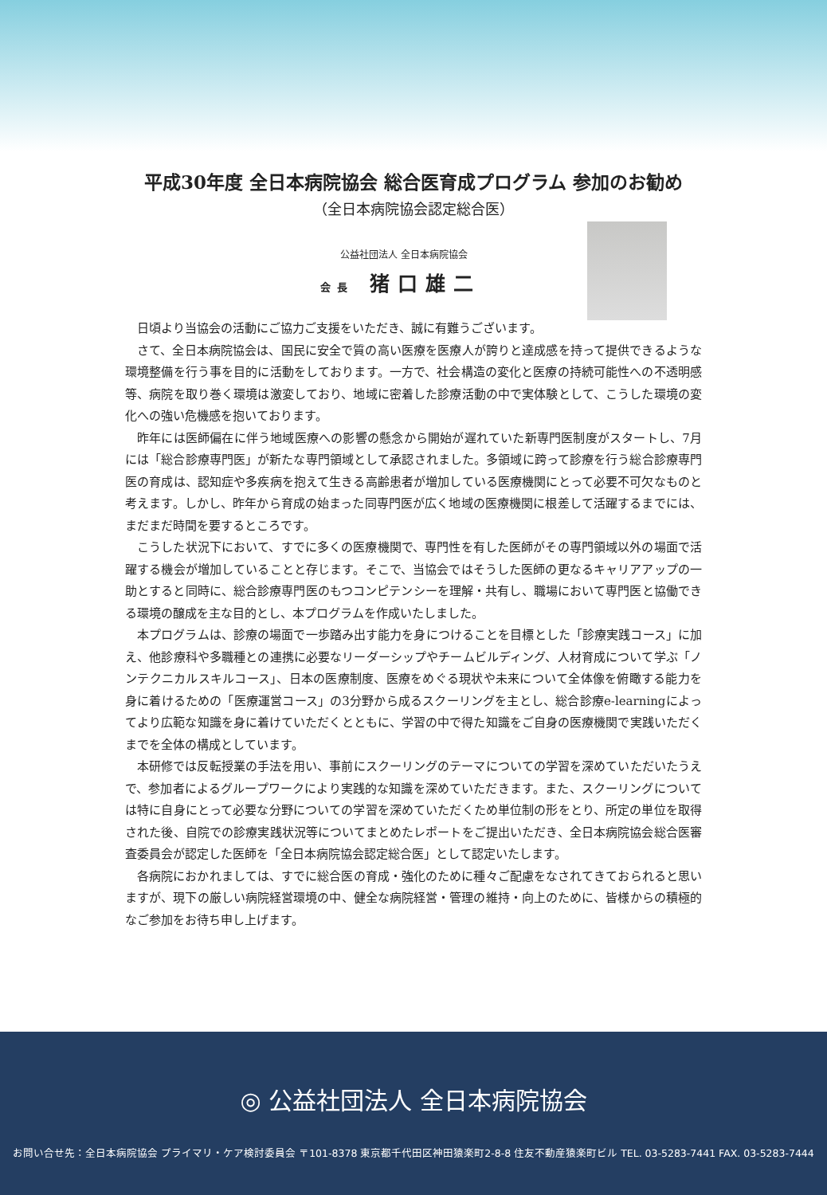平成30年度 全日本病院協会 総合医育成プログラム 参加のお勧め
（全日本病院協会認定総合医）
公益社団法人 全日本病院協会
会長 猪口雄二
日頃より当協会の活動にご協力ご支援をいただき、誠に有難うございます。
さて、全日本病院協会は、国民に安全で質の高い医療を医療人が誇りと達成感を持って提供できるような環境整備を行う事を目的に活動をしております。一方で、社会構造の変化と医療の持続可能性への不透明感等、病院を取り巻く環境は激変しており、地域に密着した診療活動の中で実体験として、こうした環境の変化への強い危機感を抱いております。
昨年には医師偏在に伴う地域医療への影響の懸念から開始が遅れていた新専門医制度がスタートし、7月には「総合診療専門医」が新たな専門領域として承認されました。多領域に跨って診療を行う総合診療専門医の育成は、認知症や多疾病を抱えて生きる高齢患者が増加している医療機関にとって必要不可欠なものと考えます。しかし、昨年から育成の始まった同専門医が広く地域の医療機関に根差して活躍するまでには、まだまだ時間を要するところです。
こうした状況下において、すでに多くの医療機関で、専門性を有した医師がその専門領域以外の場面で活躍する機会が増加していることと存じます。そこで、当協会ではそうした医師の更なるキャリアアップの一助とすると同時に、総合診療専門医のもつコンピテンシーを理解・共有し、職場において専門医と協働できる環境の醸成を主な目的とし、本プログラムを作成いたしました。
本プログラムは、診療の場面で一歩踏み出す能力を身につけることを目標とした「診療実践コース」に加え、他診療科や多職種との連携に必要なリーダーシップやチームビルディング、人材育成について学ぶ「ノンテクニカルスキルコース」、日本の医療制度、医療をめぐる現状や未来について全体像を俯瞰する能力を身に着けるための「医療運営コース」の3分野から成るスクーリングを主とし、総合診療e-learningによってより広範な知識を身に着けていただくとともに、学習の中で得た知識をご自身の医療機関で実践いただくまでを全体の構成としています。
本研修では反転授業の手法を用い、事前にスクーリングのテーマについての学習を深めていただいたうえで、参加者によるグループワークにより実践的な知識を深めていただきます。また、スクーリングについては特に自身にとって必要な分野についての学習を深めていただくため単位制の形をとり、所定の単位を取得された後、自院での診療実践状況等についてまとめたレポートをご提出いただき、全日本病院協会総合医審査委員会が認定した医師を「全日本病院協会認定総合医」として認定いたします。
各病院におかれましては、すでに総合医の育成・強化のために種々ご配慮をなされてきておられると思いますが、現下の厳しい病院経営環境の中、健全な病院経営・管理の維持・向上のために、皆様からの積極的なご参加をお待ち申し上げます。
◎ 公益社団法人 全日本病院協会
お問い合せ先：全日本病院協会 プライマリ・ケア検討委員会 〒101-8378 東京都千代田区神田猿楽町2-8-8 住友不動産猿楽町ビル TEL. 03-5283-7441 FAX. 03-5283-7444